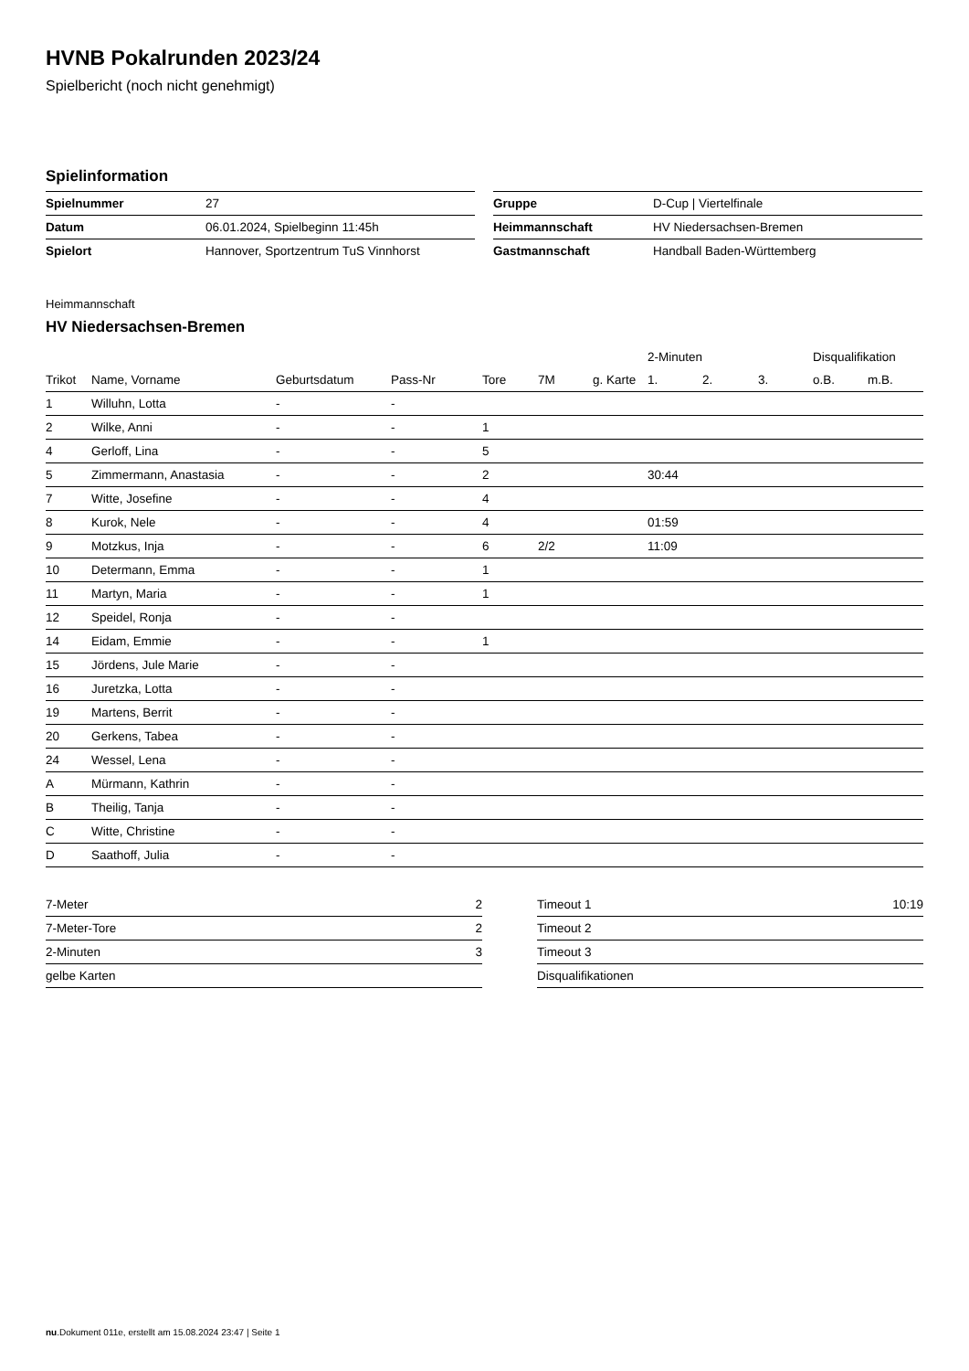HVNB Pokalrunden 2023/24
Spielbericht (noch nicht genehmigt)
Spielinformation
| Spielnummer | 27 |
| Datum | 06.01.2024, Spielbeginn 11:45h |
| Spielort | Hannover, Sportzentrum TuS Vinnhorst |
| Gruppe | D-Cup / Viertelfinale |
| Heimmannschaft | HV Niedersachsen-Bremen |
| Gastmannschaft | Handball Baden-Württemberg |
Heimmannschaft
HV Niedersachsen-Bremen
| | | | | | | | 2-Minuten | | | Disqualifikation | |
| --- | --- | --- | --- | --- | --- | --- | --- | --- | --- | --- | --- |
| Trikot | Name, Vorname | Geburtsdatum | Pass-Nr | Tore | 7M | g. Karte | 1. | 2. | 3. | o.B. | m.B. |
| 1 | Willuhn, Lotta | - | - | | | | | | | | |
| 2 | Wilke, Anni | - | - | 1 | | | | | | | |
| 4 | Gerloff, Lina | - | - | 5 | | | | | | | |
| 5 | Zimmermann, Anastasia | - | - | 2 | | | 30:44 | | | | |
| 7 | Witte, Josefine | - | - | 4 | | | | | | | |
| 8 | Kurok, Nele | - | - | 4 | | | 01:59 | | | | |
| 9 | Motzkus, Inja | - | - | 6 | 2/2 | | 11:09 | | | | |
| 10 | Determann, Emma | - | - | 1 | | | | | | | |
| 11 | Martyn, Maria | - | - | 1 | | | | | | | |
| 12 | Speidel, Ronja | - | - | | | | | | | | |
| 14 | Eidam, Emmie | - | - | 1 | | | | | | | |
| 15 | Jördens, Jule Marie | - | - | | | | | | | | |
| 16 | Juretzka, Lotta | - | - | | | | | | | | |
| 19 | Martens, Berrit | - | - | | | | | | | | |
| 20 | Gerkens, Tabea | - | - | | | | | | | | |
| 24 | Wessel, Lena | - | - | | | | | | | | |
| A | Mürmann, Kathrin | - | - | | | | | | | | |
| B | Theilig, Tanja | - | - | | | | | | | | |
| C | Witte, Christine | - | - | | | | | | | | |
| D | Saathoff, Julia | - | - | | | | | | | | |
| 7-Meter | 2 |
| 7-Meter-Tore | 2 |
| 2-Minuten | 3 |
| gelbe Karten | |
| Timeout 1 | 10:19 |
| Timeout 2 | |
| Timeout 3 | |
| Disqualifikationen | |
nu.Dokument 011e, erstellt am 15.08.2024 23:47 | Seite 1